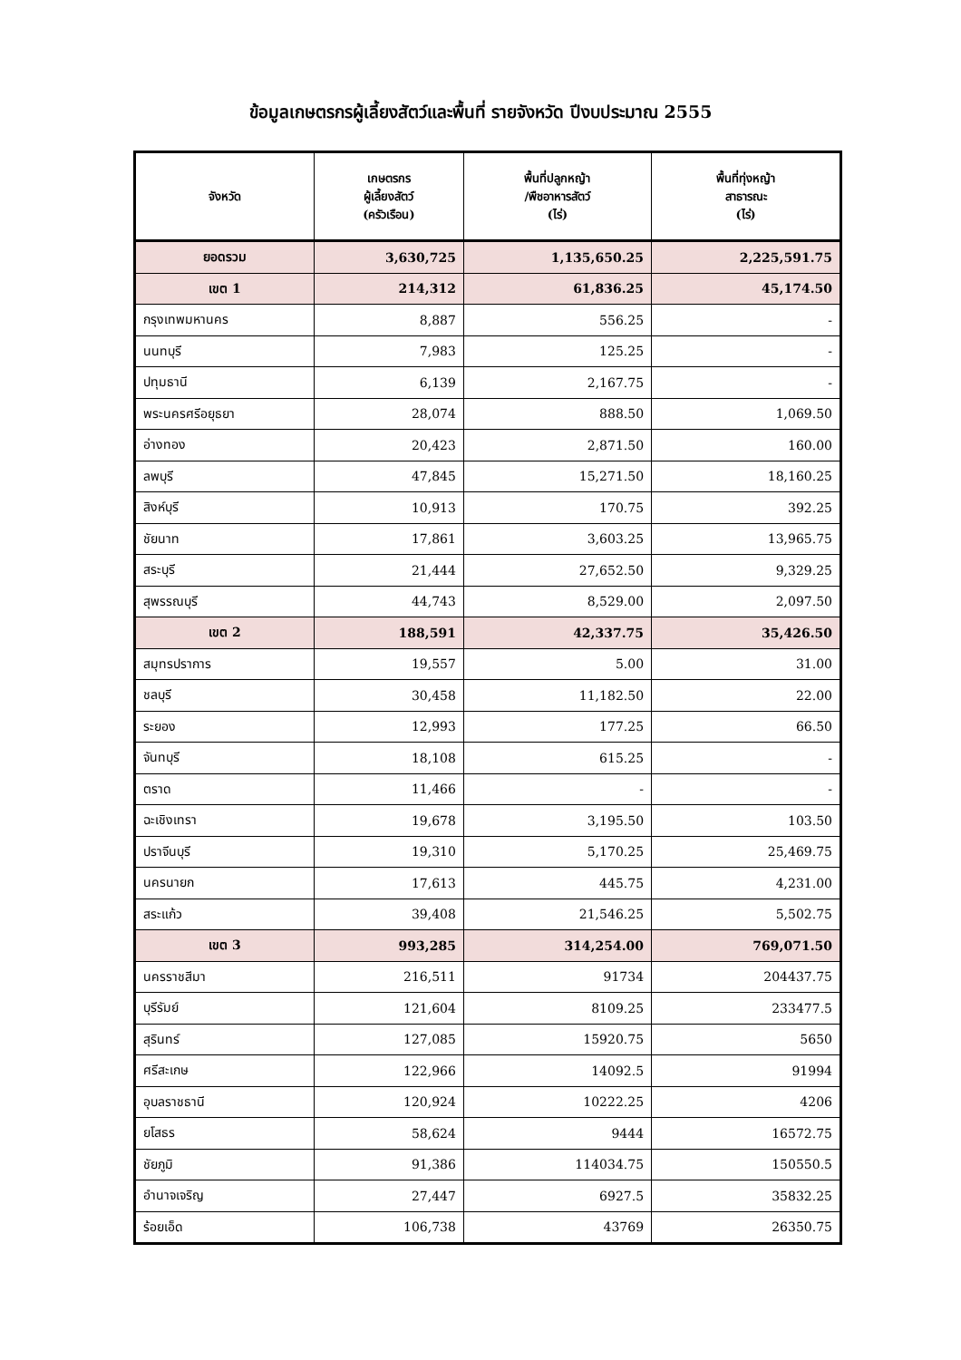ข้อมูลเกษตรกรผู้เลี้ยงสัตว์และพื้นที่ รายจังหวัด ปีงบประมาณ 2555
| จังหวัด | เกษตรกร ผู้เลี้ยงสัตว์ (ครัวเรือน) | พื้นที่ปลูกหญ้า /พืชอาหารสัตว์ (ไร่) | พื้นที่ทุ่งหญ้า สาธารณะ (ไร่) |
| --- | --- | --- | --- |
| ยอดรวม | 3,630,725 | 1,135,650.25 | 2,225,591.75 |
| เขต 1 | 214,312 | 61,836.25 | 45,174.50 |
| กรุงเทพมหานคร | 8,887 | 556.25 | - |
| นนทบุรี | 7,983 | 125.25 | - |
| ปทุมธานี | 6,139 | 2,167.75 | - |
| พระนครศรีอยุธยา | 28,074 | 888.50 | 1,069.50 |
| อ่างทอง | 20,423 | 2,871.50 | 160.00 |
| ลพบุรี | 47,845 | 15,271.50 | 18,160.25 |
| สิงห์บุรี | 10,913 | 170.75 | 392.25 |
| ชัยนาท | 17,861 | 3,603.25 | 13,965.75 |
| สระบุรี | 21,444 | 27,652.50 | 9,329.25 |
| สุพรรณบุรี | 44,743 | 8,529.00 | 2,097.50 |
| เขต 2 | 188,591 | 42,337.75 | 35,426.50 |
| สมุทรปราการ | 19,557 | 5.00 | 31.00 |
| ชลบุรี | 30,458 | 11,182.50 | 22.00 |
| ระยอง | 12,993 | 177.25 | 66.50 |
| จันทบุรี | 18,108 | 615.25 | - |
| ตราด | 11,466 | - | - |
| ฉะเชิงเทรา | 19,678 | 3,195.50 | 103.50 |
| ปราจีนบุรี | 19,310 | 5,170.25 | 25,469.75 |
| นครนายก | 17,613 | 445.75 | 4,231.00 |
| สระแก้ว | 39,408 | 21,546.25 | 5,502.75 |
| เขต 3 | 993,285 | 314,254.00 | 769,071.50 |
| นครราชสีมา | 216,511 | 91734 | 204437.75 |
| บุรีรัมย์ | 121,604 | 8109.25 | 233477.5 |
| สุรินทร์ | 127,085 | 15920.75 | 5650 |
| ศรีสะเกษ | 122,966 | 14092.5 | 91994 |
| อุบลราชธานี | 120,924 | 10222.25 | 4206 |
| ยโสธร | 58,624 | 9444 | 16572.75 |
| ชัยภูมิ | 91,386 | 114034.75 | 150550.5 |
| อำนาจเจริญ | 27,447 | 6927.5 | 35832.25 |
| ร้อยเอ็ด | 106,738 | 43769 | 26350.75 |